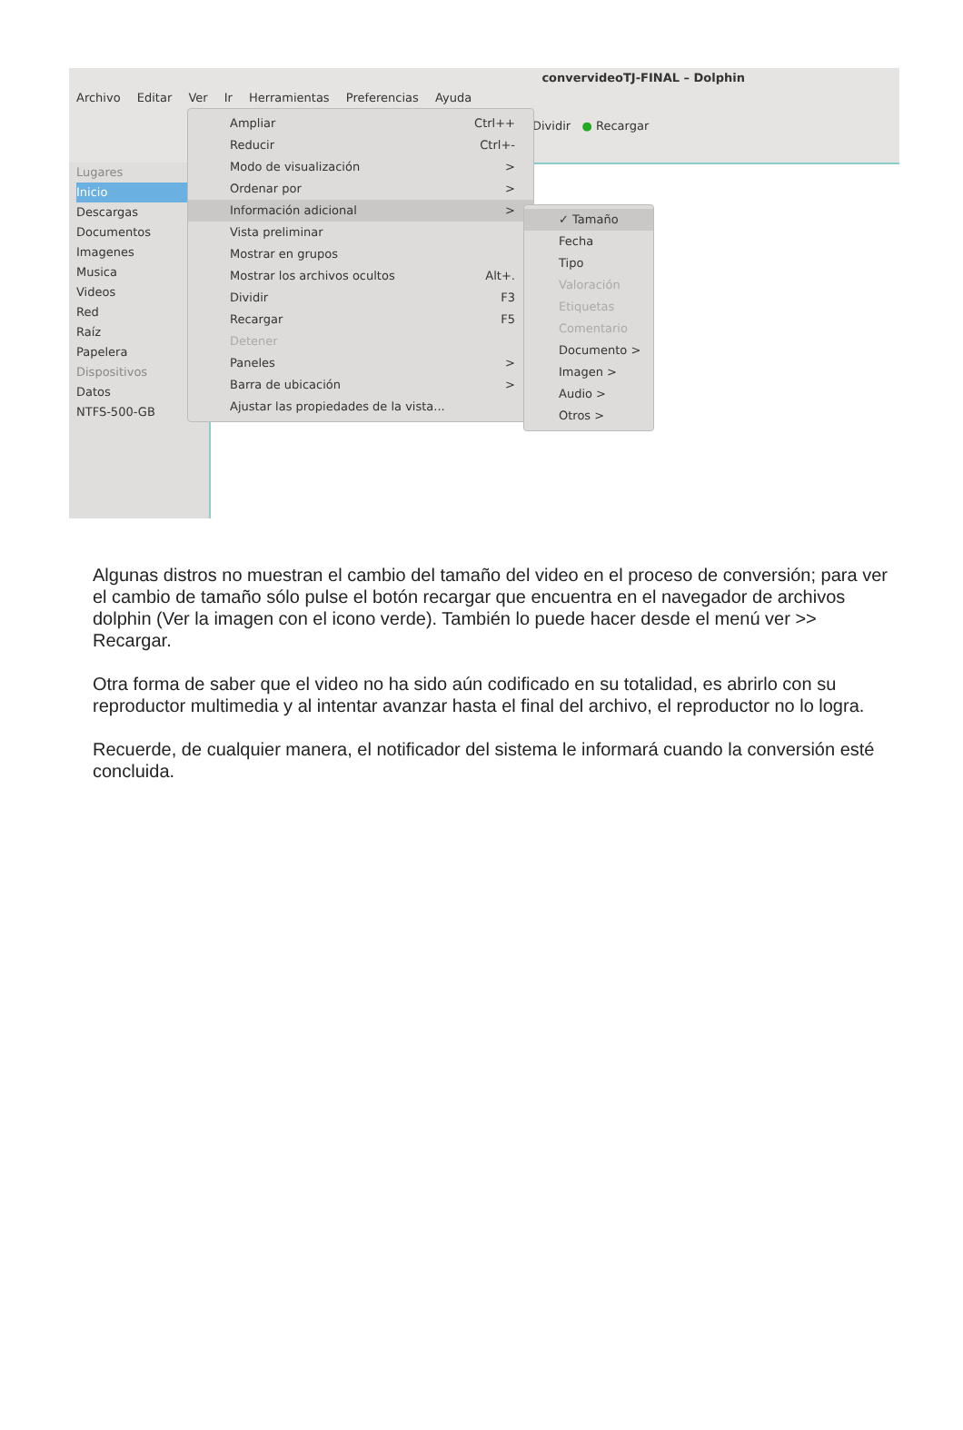convervideoTJ-FINAL – Dolphin
Archivo Editar Ver Ir Herramientas Preferencias Ayuda
Dividir ● Recargar
Lugares
Inicio
Descargas
Documentos
Imagenes
Musica
Videos
Red
Raíz
Papelera
Dispositivos
Datos
NTFS-500-GB
Ampliar Ctrl++
Reducir Ctrl+-
Modo de visualización >
Ordenar por >
Información adicional >
Vista preliminar
Mostrar en grupos
Mostrar los archivos ocultos Alt+.
Dividir F3
Recargar F5
Detener
Paneles >
Barra de ubicación >
Ajustar las propiedades de la vista...
✓ Tamaño
Fecha
Tipo
Valoración
Etiquetas
Comentario
Documento >
Imagen >
Audio >
Otros >
Algunas distros no muestran el cambio del tamaño del video en el proceso de conversión; para ver el cambio de tamaño sólo pulse el botón recargar que encuentra en el navegador de archivos dolphin (Ver la imagen con el icono verde). También lo puede hacer desde el menú ver >> Recargar.
Otra forma de saber que el video no ha sido aún codificado en su totalidad, es abrirlo con su reproductor multimedia y al intentar avanzar hasta el final del archivo, el reproductor no lo logra.
Recuerde, de cualquier manera, el notificador del sistema le informará cuando la conversión esté concluida.